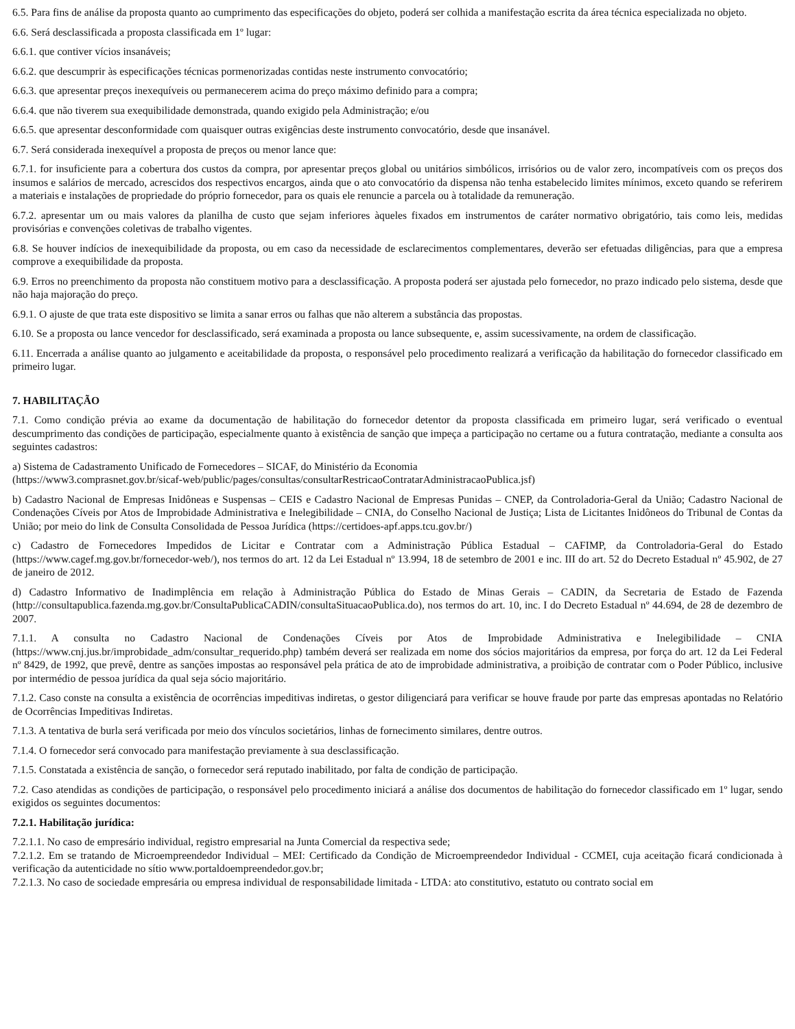6.5. Para fins de análise da proposta quanto ao cumprimento das especificações do objeto, poderá ser colhida a manifestação escrita da área técnica especializada no objeto.
6.6. Será desclassificada a proposta classificada em 1º lugar:
6.6.1. que contiver vícios insanáveis;
6.6.2. que descumprir às especificações técnicas pormenorizadas contidas neste instrumento convocatório;
6.6.3. que apresentar preços inexequíveis ou permanecerem acima do preço máximo definido para a compra;
6.6.4. que não tiverem sua exequibilidade demonstrada, quando exigido pela Administração; e/ou
6.6.5. que apresentar desconformidade com quaisquer outras exigências deste instrumento convocatório, desde que insanável.
6.7. Será considerada inexequível a proposta de preços ou menor lance que:
6.7.1. for insuficiente para a cobertura dos custos da compra, por apresentar preços global ou unitários simbólicos, irrisórios ou de valor zero, incompatíveis com os preços dos insumos e salários de mercado, acrescidos dos respectivos encargos, ainda que o ato convocatório da dispensa não tenha estabelecido limites mínimos, exceto quando se referirem a materiais e instalações de propriedade do próprio fornecedor, para os quais ele renuncie a parcela ou à totalidade da remuneração.
6.7.2. apresentar um ou mais valores da planilha de custo que sejam inferiores àqueles fixados em instrumentos de caráter normativo obrigatório, tais como leis, medidas provisórias e convenções coletivas de trabalho vigentes.
6.8. Se houver indícios de inexequibilidade da proposta, ou em caso da necessidade de esclarecimentos complementares, deverão ser efetuadas diligências, para que a empresa comprove a exequibilidade da proposta.
6.9. Erros no preenchimento da proposta não constituem motivo para a desclassificação. A proposta poderá ser ajustada pelo fornecedor, no prazo indicado pelo sistema, desde que não haja majoração do preço.
6.9.1. O ajuste de que trata este dispositivo se limita a sanar erros ou falhas que não alterem a substância das propostas.
6.10. Se a proposta ou lance vencedor for desclassificado, será examinada a proposta ou lance subsequente, e, assim sucessivamente, na ordem de classificação.
6.11. Encerrada a análise quanto ao julgamento e aceitabilidade da proposta, o responsável pelo procedimento realizará a verificação da habilitação do fornecedor classificado em primeiro lugar.
7. HABILITAÇÃO
7.1. Como condição prévia ao exame da documentação de habilitação do fornecedor detentor da proposta classificada em primeiro lugar, será verificado o eventual descumprimento das condições de participação, especialmente quanto à existência de sanção que impeça a participação no certame ou a futura contratação, mediante a consulta aos seguintes cadastros:
a) Sistema de Cadastramento Unificado de Fornecedores – SICAF, do Ministério da Economia
(https://www3.comprasnet.gov.br/sicaf-web/public/pages/consultas/consultarRestricaoContratarAdministracaoPublica.jsf)
b) Cadastro Nacional de Empresas Inidôneas e Suspensas – CEIS e Cadastro Nacional de Empresas Punidas – CNEP, da Controladoria-Geral da União; Cadastro Nacional de Condenações Cíveis por Atos de Improbidade Administrativa e Inelegibilidade – CNIA, do Conselho Nacional de Justiça; Lista de Licitantes Inidôneos do Tribunal de Contas da União; por meio do link de Consulta Consolidada de Pessoa Jurídica (https://certidoes-apf.apps.tcu.gov.br/)
c) Cadastro de Fornecedores Impedidos de Licitar e Contratar com a Administração Pública Estadual – CAFIMP, da Controladoria-Geral do Estado (https://www.cagef.mg.gov.br/fornecedor-web/), nos termos do art. 12 da Lei Estadual nº 13.994, 18 de setembro de 2001 e inc. III do art. 52 do Decreto Estadual nº 45.902, de 27 de janeiro de 2012.
d) Cadastro Informativo de Inadimplência em relação à Administração Pública do Estado de Minas Gerais – CADIN, da Secretaria de Estado de Fazenda (http://consultapublica.fazenda.mg.gov.br/ConsultaPublicaCADIN/consultaSituacaoPublica.do), nos termos do art. 10, inc. I do Decreto Estadual nº 44.694, de 28 de dezembro de 2007.
7.1.1. A consulta no Cadastro Nacional de Condenações Cíveis por Atos de Improbidade Administrativa e Inelegibilidade – CNIA (https://www.cnj.jus.br/improbidade_adm/consultar_requerido.php) também deverá ser realizada em nome dos sócios majoritários da empresa, por força do art. 12 da Lei Federal nº 8429, de 1992, que prevê, dentre as sanções impostas ao responsável pela prática de ato de improbidade administrativa, a proibição de contratar com o Poder Público, inclusive por intermédio de pessoa jurídica da qual seja sócio majoritário.
7.1.2. Caso conste na consulta a existência de ocorrências impeditivas indiretas, o gestor diligenciará para verificar se houve fraude por parte das empresas apontadas no Relatório de Ocorrências Impeditivas Indiretas.
7.1.3. A tentativa de burla será verificada por meio dos vínculos societários, linhas de fornecimento similares, dentre outros.
7.1.4. O fornecedor será convocado para manifestação previamente à sua desclassificação.
7.1.5. Constatada a existência de sanção, o fornecedor será reputado inabilitado, por falta de condição de participação.
7.2. Caso atendidas as condições de participação, o responsável pelo procedimento iniciará a análise dos documentos de habilitação do fornecedor classificado em 1º lugar, sendo exigidos os seguintes documentos:
7.2.1. Habilitação jurídica:
7.2.1.1. No caso de empresário individual, registro empresarial na Junta Comercial da respectiva sede;
7.2.1.2. Em se tratando de Microempreendedor Individual – MEI: Certificado da Condição de Microempreendedor Individual - CCMEI, cuja aceitação ficará condicionada à verificação da autenticidade no sítio www.portaldoempreendedor.gov.br;
7.2.1.3. No caso de sociedade empresária ou empresa individual de responsabilidade limitada - LTDA: ato constitutivo, estatuto ou contrato social em